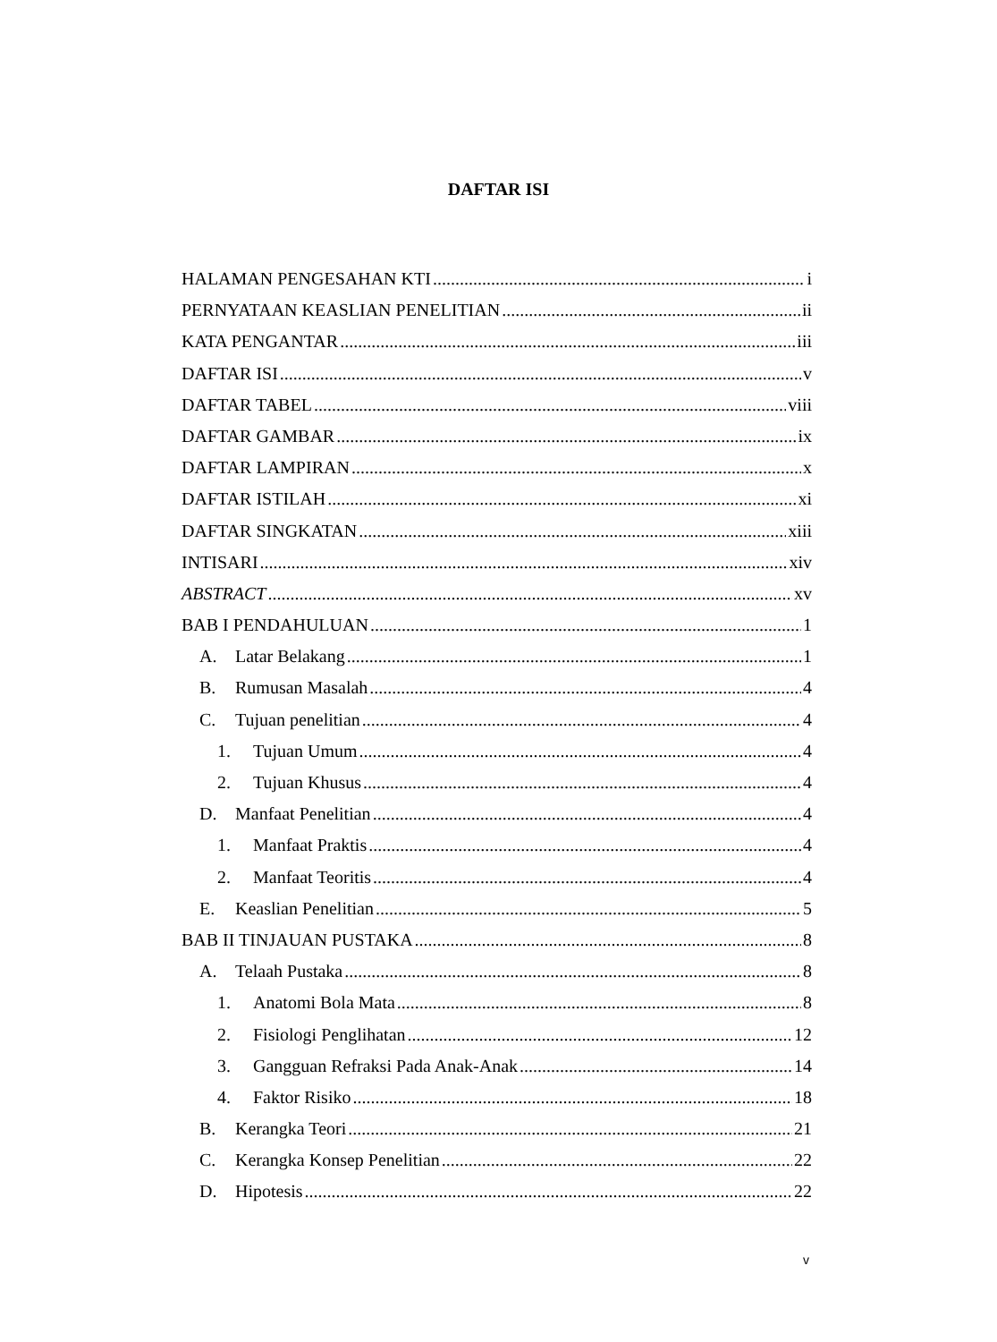DAFTAR ISI
HALAMAN PENGESAHAN KTI i
PERNYATAAN KEASLIAN PENELITIAN ii
KATA PENGANTAR iii
DAFTAR ISI v
DAFTAR TABEL viii
DAFTAR GAMBAR ix
DAFTAR LAMPIRAN x
DAFTAR ISTILAH xi
DAFTAR SINGKATAN xiii
INTISARI xiv
ABSTRACT xv
BAB I PENDAHULUAN 1
A. Latar Belakang 1
B. Rumusan Masalah 4
C. Tujuan penelitian 4
1. Tujuan Umum 4
2. Tujuan Khusus 4
D. Manfaat Penelitian 4
1. Manfaat Praktis 4
2. Manfaat Teoritis 4
E. Keaslian Penelitian 5
BAB II TINJAUAN PUSTAKA 8
A. Telaah Pustaka 8
1. Anatomi Bola Mata 8
2. Fisiologi Penglihatan 12
3. Gangguan Refraksi Pada Anak-Anak 14
4. Faktor Risiko 18
B. Kerangka Teori 21
C. Kerangka Konsep Penelitian 22
D. Hipotesis 22
v